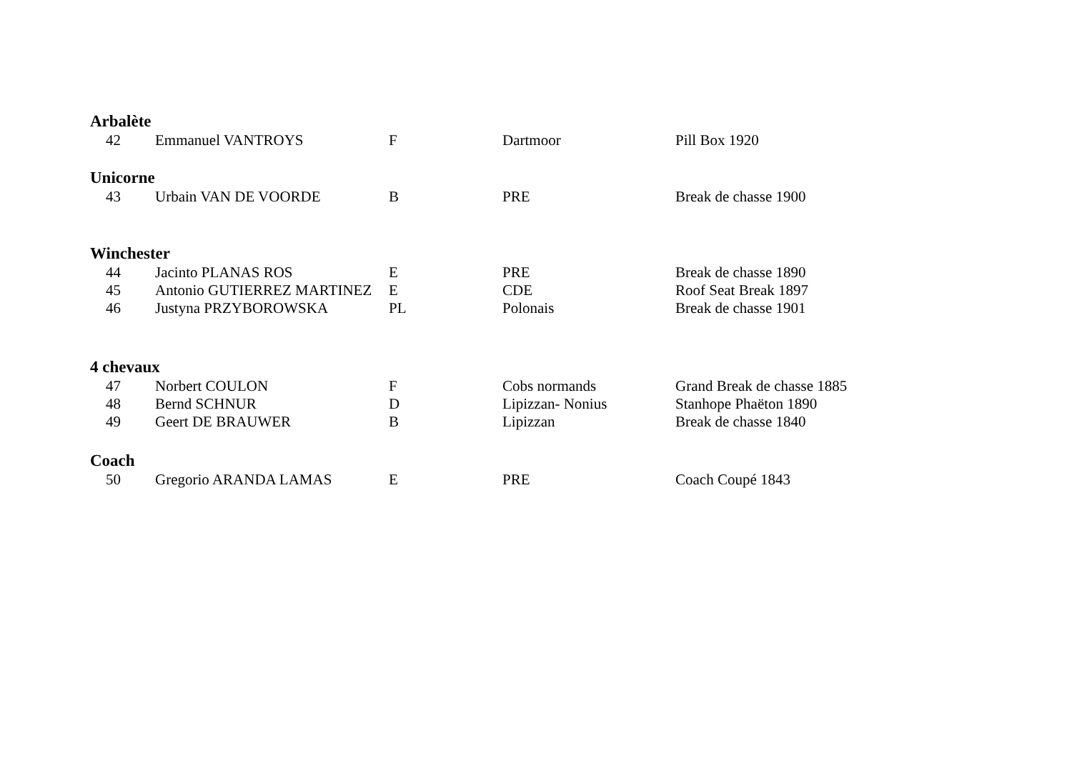Arbalète
| 42 | Emmanuel VANTROYS | F | Dartmoor | Pill Box 1920 |
Unicorne
| 43 | Urbain VAN DE VOORDE | B | PRE | Break de chasse 1900 |
Winchester
| 44 | Jacinto PLANAS ROS | E | PRE | Break de chasse 1890 |
| 45 | Antonio GUTIERREZ MARTINEZ | E | CDE | Roof Seat Break 1897 |
| 46 | Justyna PRZYBOROWSKA | PL | Polonais | Break de chasse 1901 |
4 chevaux
| 47 | Norbert COULON | F | Cobs normands | Grand Break de chasse 1885 |
| 48 | Bernd SCHNUR | D | Lipizzan- Nonius | Stanhope Phaëton 1890 |
| 49 | Geert DE BRAUWER | B | Lipizzan | Break de chasse 1840 |
Coach
| 50 | Gregorio ARANDA LAMAS | E | PRE | Coach Coupé 1843 |